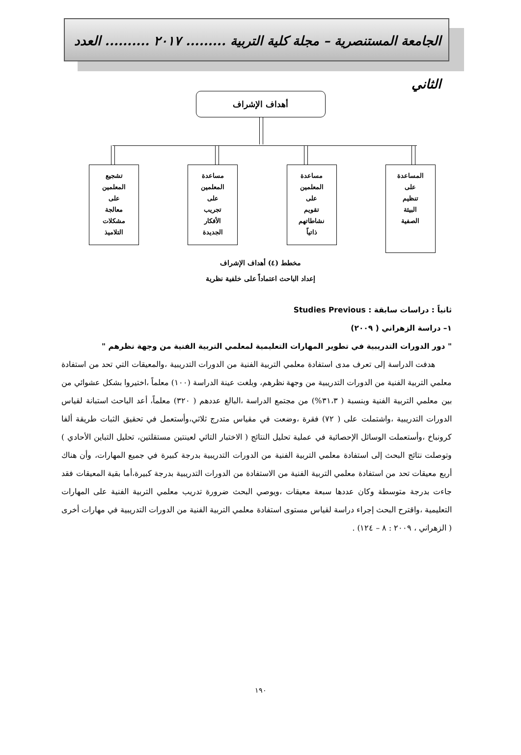الجامعة المستنصرية – مجلة كلية التربية ......... ٢٠١٧ .......... العدد الثاني
أهداف الإشراف
المساعدة
على
تنظيم
البيئة
الصفية
مساعدة
المعلمين
على
تقويم
نشاطاتهم
ذاتياً
مساعدة
المعلمين
على
تجريب
الأفكار
الجديدة
تشجيع
المعلمين
على
معالجة
مشكلات
التلاميذ
مخطط (٤) أهداف الإشراف
إعداد الباحث اعتماداً على خلفية نظرية
ثانياً : دراسات سابقة : Studies Previous
١– دراسة الزهراني ( ٢٠٠٩)
" دور الدورات التدريبية في تطوير المهارات التعليمية لمعلمي التربية الفنية من وجهة نظرهم "
هدفت الدراسة إلى تعرف مدى استفادة معلمي التربية الفنية من الدورات التدريبية ،والمعيقات التي تحد من استفادة معلمي التربية الفنية من الدورات التدريبية من وجهة نظرهم، وبلغت عينة الدراسة (١٠٠) معلماً ،اختيروا بشكل عشوائي من بين معلمي التربية الفنية وبنسبة ( ٣١،٣%) من مجتمع الدراسة ،البالغ عددهم ( ٣٢٠) معلماً، أعد الباحث استبانة لقياس الدورات التدريبية ،واشتملت على ( ٧٢) فقرة ،وضعت في مقياس متدرج ثلاثي،وأستعمل في تحقيق الثبات طريقة ألفا كرونباخ ،وأستعملت الوسائل الإحصائية في عملية تحليل النتائج ( الاختبار التائي لعينتين مستقلتين، تحليل التباين الأحادي ) وتوصلت نتائج البحث إلى استفادة معلمي التربية الفنية من الدورات التدريبية بدرجة كبيرة في جميع المهارات، وأن هناك أربع معيقات تحد من استفادة معلمي التربية الفنية من الاستفادة من الدورات التدريبية بدرجة كبيرة،أما بقية المعيقات فقد جاءت بدرجة متوسطة وكان عددها سبعة معيقات ،ويوصي البحث ضرورة تدريب معلمي التربية الفنية على المهارات التعليمية ،واقترح البحث إجراء دراسة لقياس مستوى استفادة معلمي التربية الفنية من الدورات التدريبية في مهارات أخرى ( الزهراني ، ٢٠٠٩ : ٨ – ١٢٤) .
١٩٠